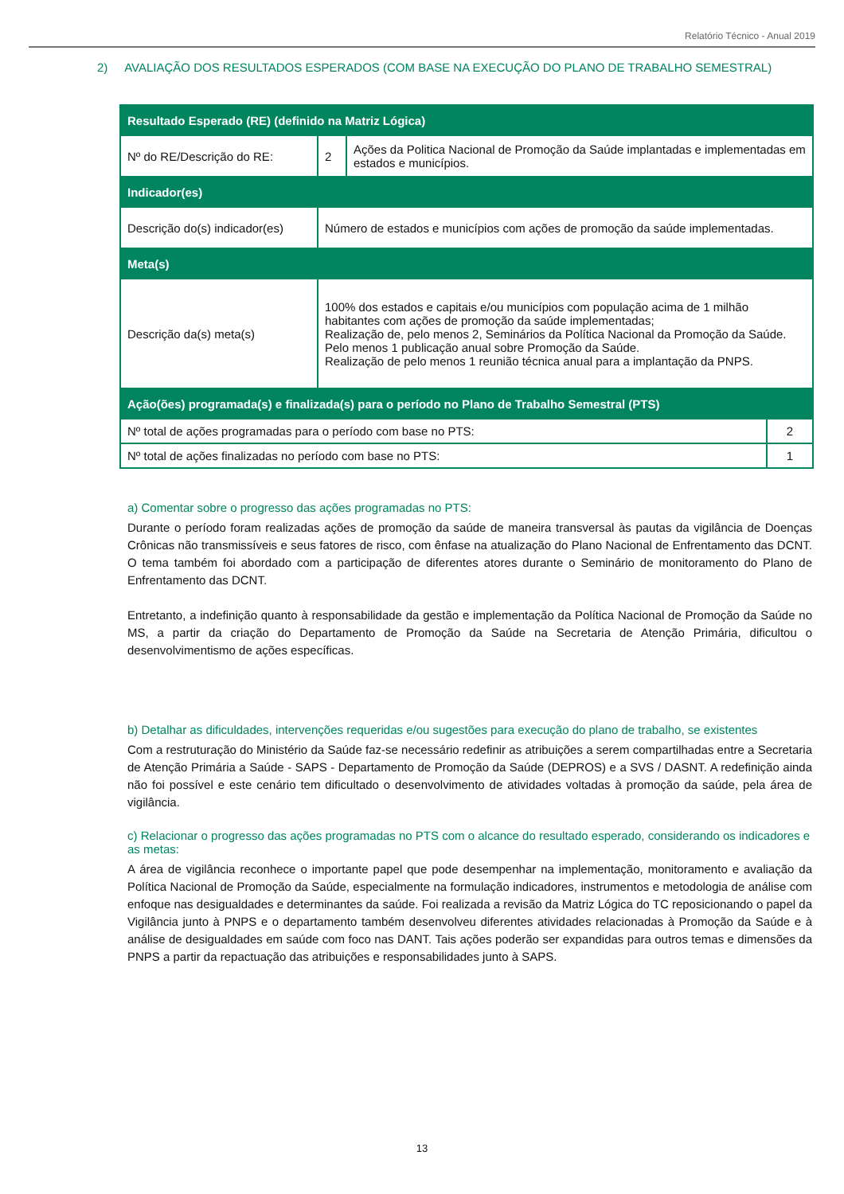Relatório Técnico - Anual 2019
2) AVALIAÇÃO DOS RESULTADOS ESPERADOS (COM BASE NA EXECUÇÃO DO PLANO DE TRABALHO SEMESTRAL)
| Resultado Esperado (RE) (definido na Matriz Lógica) | | | |
| Nº do RE/Descrição do RE: | 2 | Ações da Politica Nacional de Promoção da Saúde implantadas e implementadas em estados e municípios. | |
| Indicador(es) | | | |
| Descrição do(s) indicador(es) | Número de estados e municípios com ações de promoção da saúde implementadas. | | |
| Meta(s) | | | |
| Descrição da(s) meta(s) | 100% dos estados e capitais e/ou municípios com população acima de 1 milhão habitantes com ações de promoção da saúde implementadas; Realização de, pelo menos 2, Seminários da Política Nacional da Promoção da Saúde. Pelo menos 1 publicação anual sobre Promoção da Saúde. Realização de pelo menos 1 reunião técnica anual para a implantação da PNPS. | | |
| Ação(ões) programada(s) e finalizada(s) para o período no Plano de Trabalho Semestral (PTS) | | | |
| Nº total de ações programadas para o período com base no PTS: | | | 2 |
| Nº total de ações finalizadas no período com base no PTS: | | | 1 |
a) Comentar sobre o progresso das ações programadas no PTS:
Durante o período foram realizadas ações de promoção da saúde de maneira transversal às pautas da vigilância de Doenças Crônicas não transmissíveis e seus fatores de risco, com ênfase na atualização do Plano Nacional de Enfrentamento das DCNT. O tema também foi abordado com a participação de diferentes atores durante o Seminário de monitoramento do Plano de Enfrentamento das DCNT.
Entretanto, a indefinição quanto à responsabilidade da gestão e implementação da Política Nacional de Promoção da Saúde no MS, a partir da criação do Departamento de Promoção da Saúde na Secretaria de Atenção Primária, dificultou o desenvolvimentismo de ações específicas.
b) Detalhar as dificuldades, intervenções requeridas e/ou sugestões para execução do plano de trabalho, se existentes
Com a restruturação do Ministério da Saúde faz-se necessário redefinir as atribuições a serem compartilhadas entre a Secretaria de Atenção Primária a Saúde - SAPS - Departamento de Promoção da Saúde (DEPROS) e a SVS / DASNT. A redefinição ainda não foi possível e este cenário tem dificultado o desenvolvimento de atividades voltadas à promoção da saúde, pela área de vigilância.
c) Relacionar o progresso das ações programadas no PTS com o alcance do resultado esperado, considerando os indicadores e as metas:
A área de vigilância reconhece o importante papel que pode desempenhar na implementação, monitoramento e avaliação da Política Nacional de Promoção da Saúde, especialmente na formulação indicadores, instrumentos e metodologia de análise com enfoque nas desigualdades e determinantes da saúde. Foi realizada a revisão da Matriz Lógica do TC reposicionando o papel da Vigilância junto à PNPS e o departamento também desenvolveu diferentes atividades relacionadas à Promoção da Saúde e à análise de desigualdades em saúde com foco nas DANT. Tais ações poderão ser expandidas para outros temas e dimensões da PNPS a partir da repactuação das atribuições e responsabilidades junto à SAPS.
13